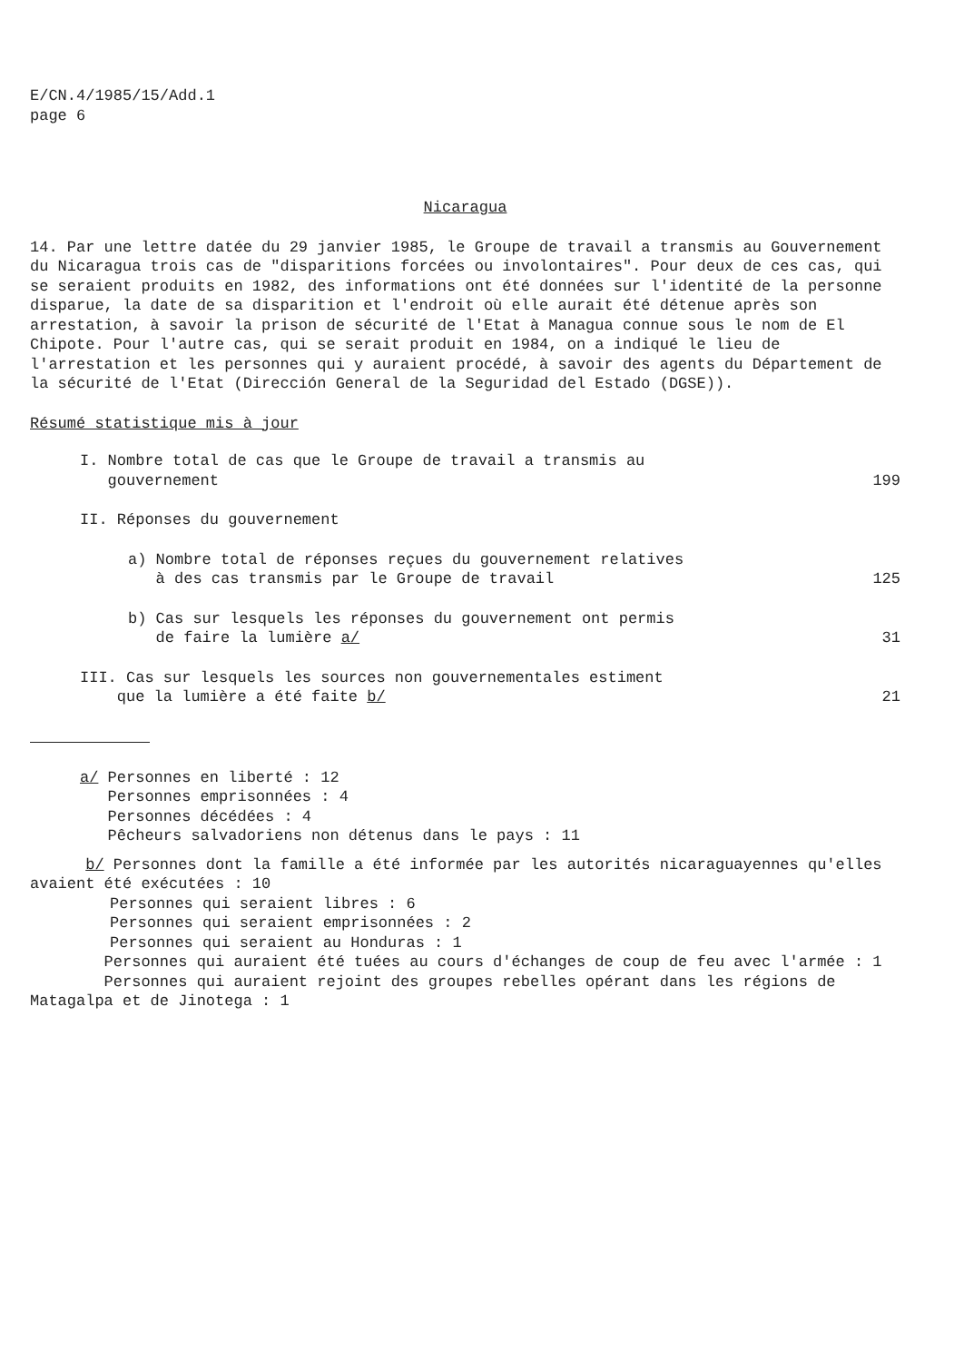E/CN.4/1985/15/Add.1
page 6
Nicaragua
14. Par une lettre datée du 29 janvier 1985, le Groupe de travail a transmis au Gouvernement du Nicaragua trois cas de "disparitions forcées ou involontaires". Pour deux de ces cas, qui se seraient produits en 1982, des informations ont été données sur l'identité de la personne disparue, la date de sa disparition et l'endroit où elle aurait été détenue après son arrestation, à savoir la prison de sécurité de l'Etat à Managua connue sous le nom de El Chipote. Pour l'autre cas, qui se serait produit en 1984, on a indiqué le lieu de l'arrestation et les personnes qui y auraient procédé, à savoir des agents du Département de la sécurité de l'Etat (Dirección General de la Seguridad del Estado (DGSE)).
Résumé statistique mis à jour
I. Nombre total de cas que le Groupe de travail a transmis au
gouvernement
199
II. Réponses du gouvernement
a) Nombre total de réponses reçues du gouvernement relatives
à des cas transmis par le Groupe de travail
125
b) Cas sur lesquels les réponses du gouvernement ont permis
de faire la lumière a/
31
III. Cas sur lesquels les sources non gouvernementales estiment
que la lumière a été faite b/
21
a/ Personnes en liberté : 12
Personnes emprisonnées : 4
Personnes décédées : 4
Pêcheurs salvadoriens non détenus dans le pays : 11
b/ Personnes dont la famille a été informée par les autorités nicaraguayennes qu'elles avaient été exécutées : 10
Personnes qui seraient libres : 6
Personnes qui seraient emprisonnées : 2
Personnes qui seraient au Honduras : 1
Personnes qui auraient été tuées au cours d'échanges de coup de feu avec l'armée : 1
Personnes qui auraient rejoint des groupes rebelles opérant dans les régions de Matagalpa et de Jinotega : 1